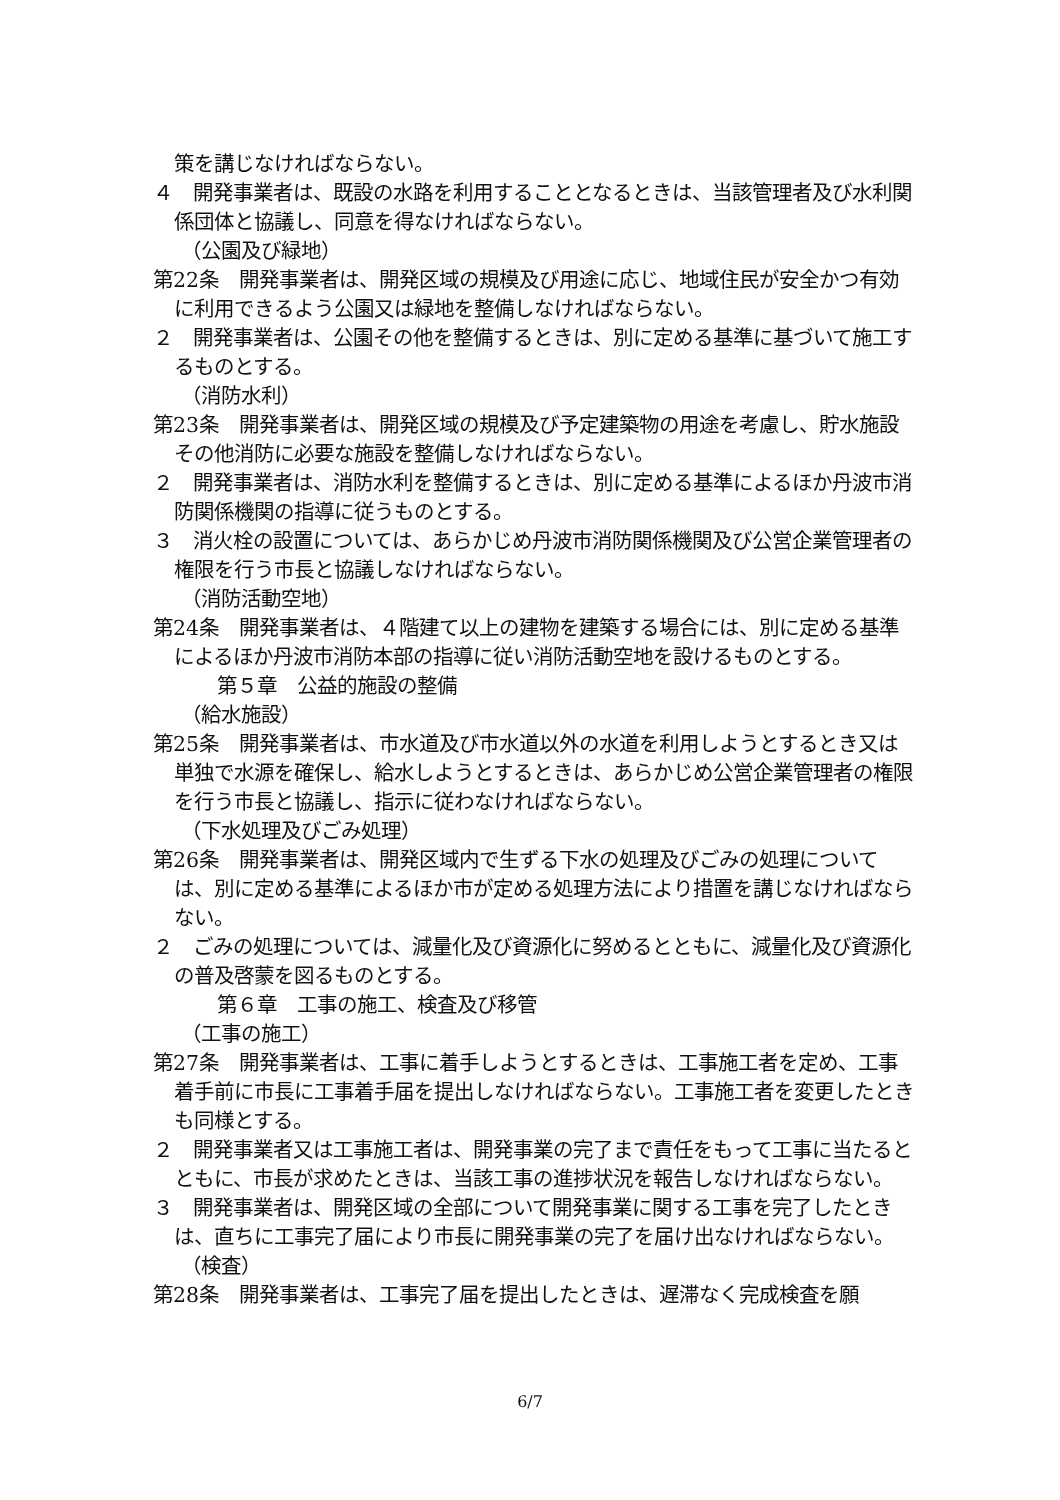策を講じなければならない。
４　開発事業者は、既設の水路を利用することとなるときは、当該管理者及び水利関係団体と協議し、同意を得なければならない。
（公園及び緑地）
第22条　開発事業者は、開発区域の規模及び用途に応じ、地域住民が安全かつ有効に利用できるよう公園又は緑地を整備しなければならない。
２　開発事業者は、公園その他を整備するときは、別に定める基準に基づいて施工するものとする。
（消防水利）
第23条　開発事業者は、開発区域の規模及び予定建築物の用途を考慮し、貯水施設その他消防に必要な施設を整備しなければならない。
２　開発事業者は、消防水利を整備するときは、別に定める基準によるほか丹波市消防関係機関の指導に従うものとする。
３　消火栓の設置については、あらかじめ丹波市消防関係機関及び公営企業管理者の権限を行う市長と協議しなければならない。
（消防活動空地）
第24条　開発事業者は、４階建て以上の建物を建築する場合には、別に定める基準によるほか丹波市消防本部の指導に従い消防活動空地を設けるものとする。
第５章　公益的施設の整備
（給水施設）
第25条　開発事業者は、市水道及び市水道以外の水道を利用しようとするとき又は単独で水源を確保し、給水しようとするときは、あらかじめ公営企業管理者の権限を行う市長と協議し、指示に従わなければならない。
（下水処理及びごみ処理）
第26条　開発事業者は、開発区域内で生ずる下水の処理及びごみの処理については、別に定める基準によるほか市が定める処理方法により措置を講じなければならない。
２　ごみの処理については、減量化及び資源化に努めるとともに、減量化及び資源化の普及啓蒙を図るものとする。
第６章　工事の施工、検査及び移管
（工事の施工）
第27条　開発事業者は、工事に着手しようとするときは、工事施工者を定め、工事着手前に市長に工事着手届を提出しなければならない。工事施工者を変更したときも同様とする。
２　開発事業者又は工事施工者は、開発事業の完了まで責任をもって工事に当たるとともに、市長が求めたときは、当該工事の進捗状況を報告しなければならない。
３　開発事業者は、開発区域の全部について開発事業に関する工事を完了したときは、直ちに工事完了届により市長に開発事業の完了を届け出なければならない。
（検査）
第28条　開発事業者は、工事完了届を提出したときは、遅滞なく完成検査を願
6/7